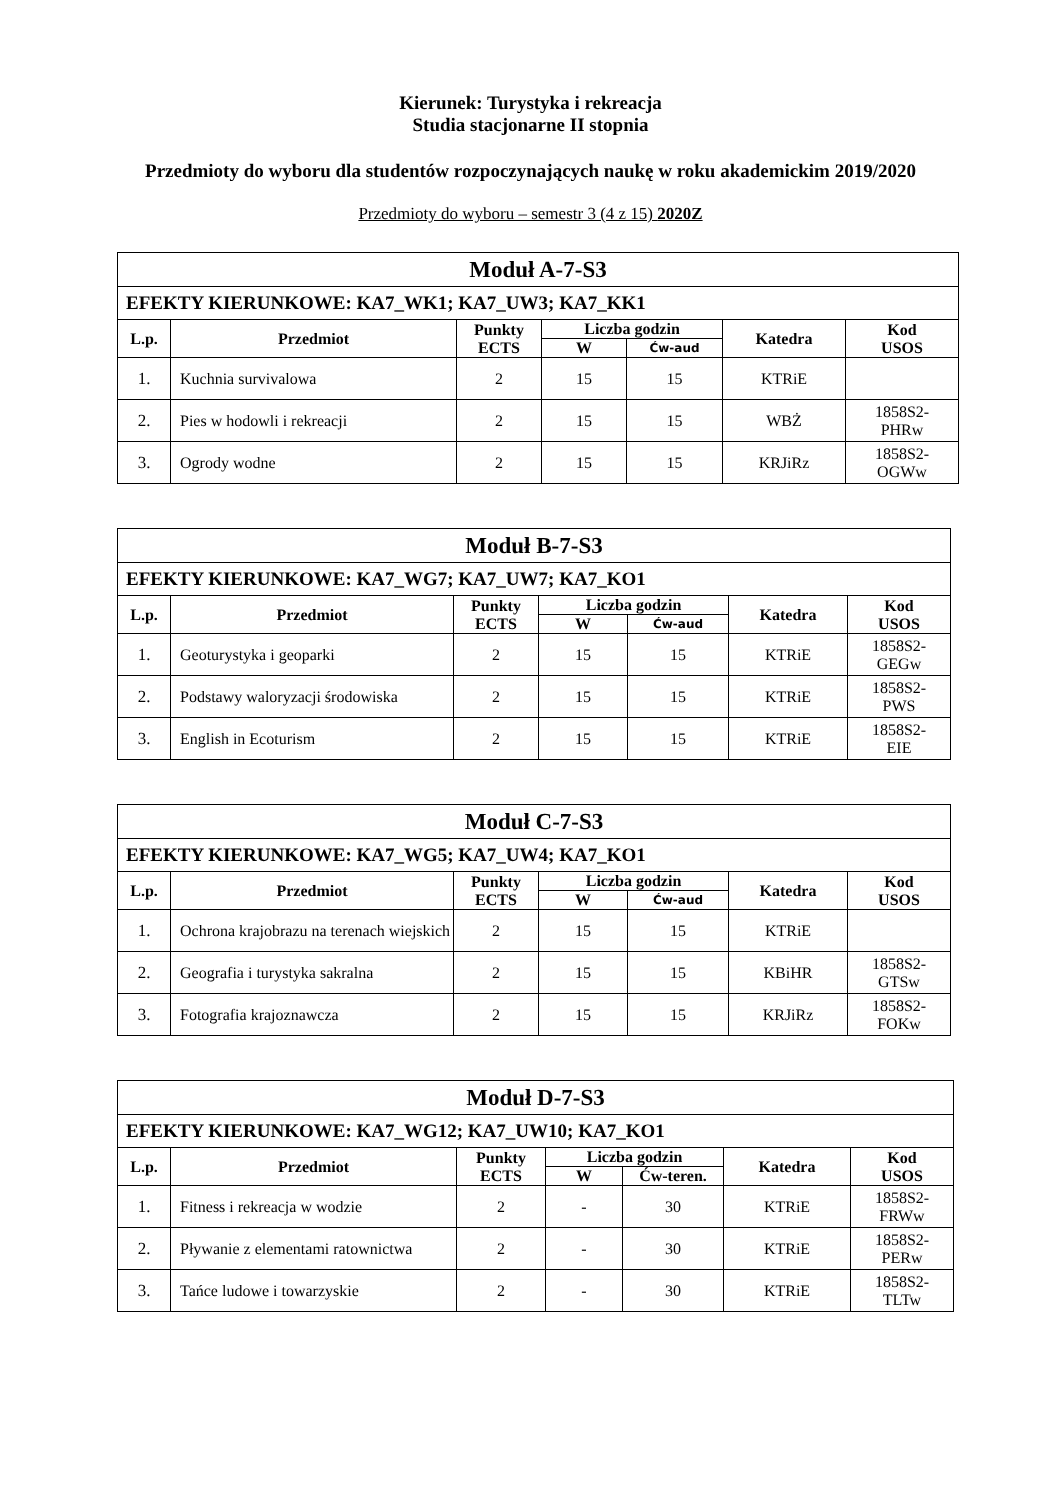Kierunek: Turystyka i rekreacja
Studia stacjonarne II stopnia
Przedmioty do wyboru dla studentów rozpoczynających naukę w roku akademickim 2019/2020
Przedmioty do wyboru – semestr 3 (4 z 15) 2020Z
| Moduł A-7-S3 | | | | | | |
| EFEKTY KIERUNKOWE: KA7_WK1; KA7_UW3; KA7_KK1 | | | | | | |
| L.p. | Przedmiot | Punkty ECTS | Liczba godzin | | Katedra | Kod USOS |
| | | | W | Ćw-aud | | |
| 1. | Kuchnia survivalowa | 2 | 15 | 15 | KTRiE | |
| 2. | Pies w hodowli i rekreacji | 2 | 15 | 15 | WBŻ | 1858S2- PHRw |
| 3. | Ogrody wodne | 2 | 15 | 15 | KRJiRz | 1858S2- OGWw |
| Moduł B-7-S3 | | | | | | |
| EFEKTY KIERUNKOWE: KA7_WG7; KA7_UW7; KA7_KO1 | | | | | | |
| L.p. | Przedmiot | Punkty ECTS | Liczba godzin | | Katedra | Kod USOS |
| | | | W | Ćw-aud | | |
| 1. | Geoturystyka i geoparki | 2 | 15 | 15 | KTRiE | 1858S2- GEGw |
| 2. | Podstawy waloryzacji środowiska | 2 | 15 | 15 | KTRiE | 1858S2- PWS |
| 3. | English in Ecoturism | 2 | 15 | 15 | KTRiE | 1858S2- EIE |
| Moduł C-7-S3 | | | | | | |
| EFEKTY KIERUNKOWE: KA7_WG5; KA7_UW4; KA7_KO1 | | | | | | |
| L.p. | Przedmiot | Punkty ECTS | Liczba godzin | | Katedra | Kod USOS |
| | | | W | Ćw-aud | | |
| 1. | Ochrona krajobrazu na terenach wiejskich | 2 | 15 | 15 | KTRiE | |
| 2. | Geografia i turystyka sakralna | 2 | 15 | 15 | KBiHR | 1858S2- GTSw |
| 3. | Fotografia krajoznawcza | 2 | 15 | 15 | KRJiRz | 1858S2- FOKw |
| Moduł D-7-S3 | | | | | | |
| EFEKTY KIERUNKOWE: KA7_WG12; KA7_UW10; KA7_KO1 | | | | | | |
| L.p. | Przedmiot | Punkty ECTS | Liczba godzin | | Katedra | Kod USOS |
| | | | W | Ćw-teren. | | |
| 1. | Fitness i rekreacja w wodzie | 2 | - | 30 | KTRiE | 1858S2- FRWw |
| 2. | Pływanie z elementami ratownictwa | 2 | - | 30 | KTRiE | 1858S2- PERw |
| 3. | Tańce ludowe i towarzyskie | 2 | - | 30 | KTRiE | 1858S2- TLTw |